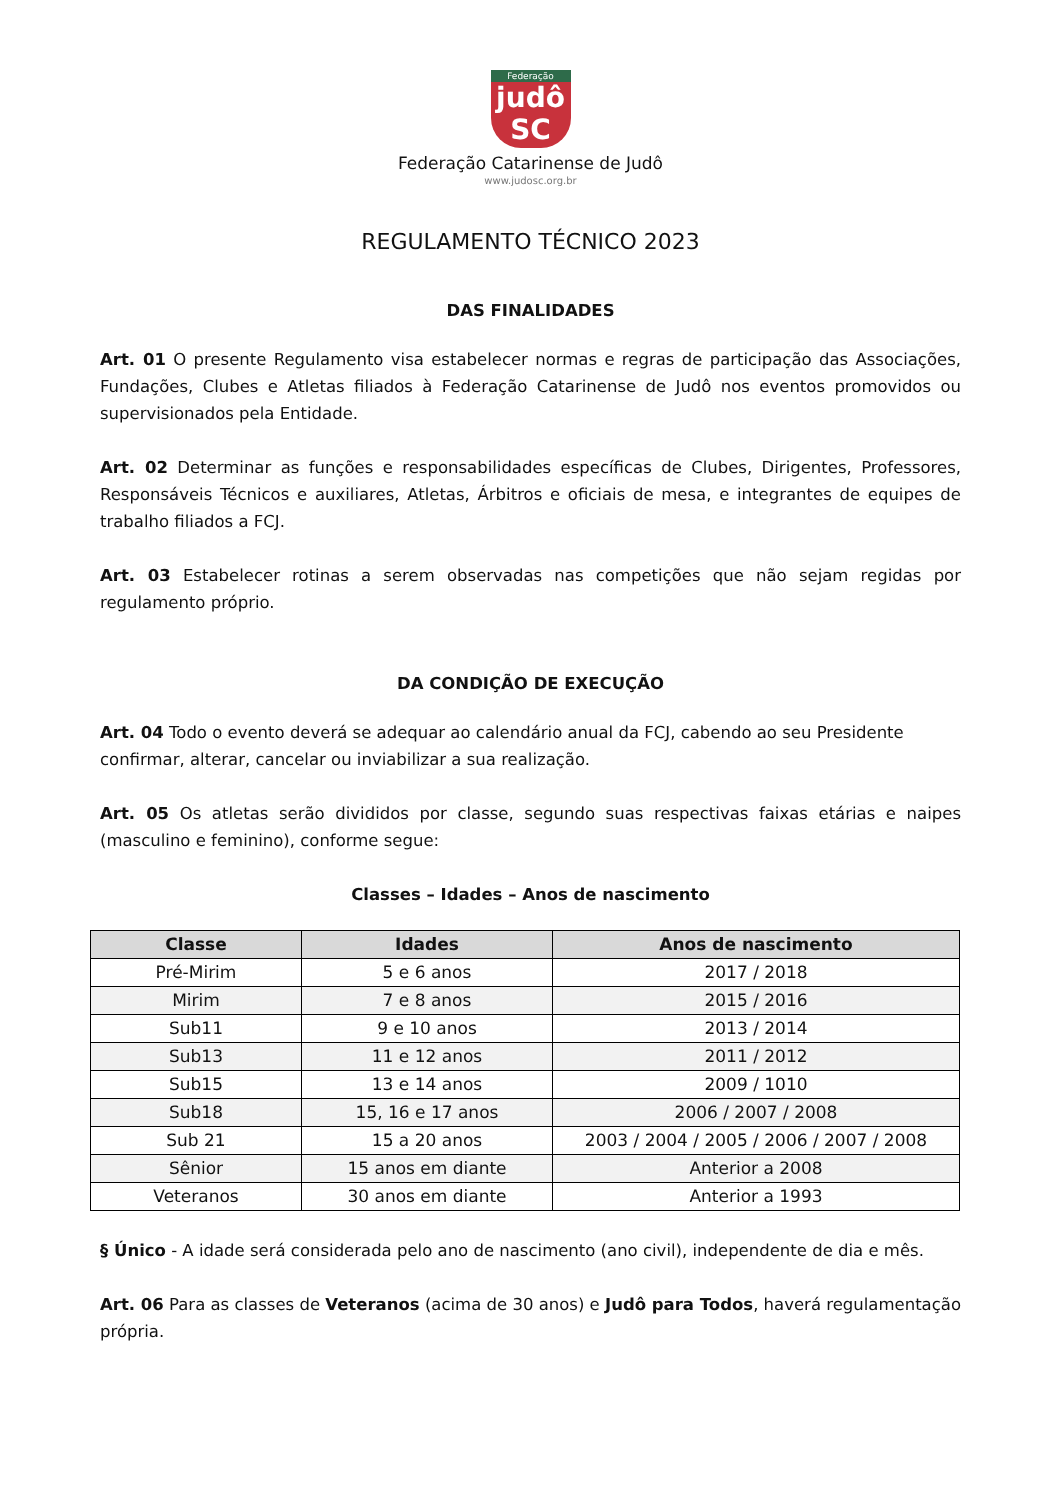Federação
judô
SC
Federação Catarinense de Judô
www.judosc.org.br
REGULAMENTO TÉCNICO 2023
DAS FINALIDADES
Art. 01 O presente Regulamento visa estabelecer normas e regras de participação das Associações, Fundações, Clubes e Atletas filiados à Federação Catarinense de Judô nos eventos promovidos ou supervisionados pela Entidade.
Art. 02 Determinar as funções e responsabilidades específicas de Clubes, Dirigentes, Professores, Responsáveis Técnicos e auxiliares, Atletas, Árbitros e oficiais de mesa, e integrantes de equipes de trabalho filiados a FCJ.
Art. 03 Estabelecer rotinas a serem observadas nas competições que não sejam regidas por regulamento próprio.
DA CONDIÇÃO DE EXECUÇÃO
Art. 04 Todo o evento deverá se adequar ao calendário anual da FCJ, cabendo ao seu Presidente confirmar, alterar, cancelar ou inviabilizar a sua realização.
Art. 05 Os atletas serão divididos por classe, segundo suas respectivas faixas etárias e naipes (masculino e feminino), conforme segue:
Classes – Idades – Anos de nascimento
| Classe | Idades | Anos de nascimento |
| --- | --- | --- |
| Pré-Mirim | 5 e 6 anos | 2017 / 2018 |
| Mirim | 7 e 8 anos | 2015 / 2016 |
| Sub11 | 9 e 10 anos | 2013 / 2014 |
| Sub13 | 11 e 12 anos | 2011 / 2012 |
| Sub15 | 13 e 14 anos | 2009 / 1010 |
| Sub18 | 15, 16 e 17 anos | 2006 / 2007 / 2008 |
| Sub 21 | 15 a 20 anos | 2003 / 2004 / 2005 / 2006 / 2007 / 2008 |
| Sênior | 15 anos em diante | Anterior a 2008 |
| Veteranos | 30 anos em diante | Anterior a 1993 |
§ Único - A idade será considerada pelo ano de nascimento (ano civil), independente de dia e mês.
Art. 06 Para as classes de Veteranos (acima de 30 anos) e Judô para Todos, haverá regulamentação própria.